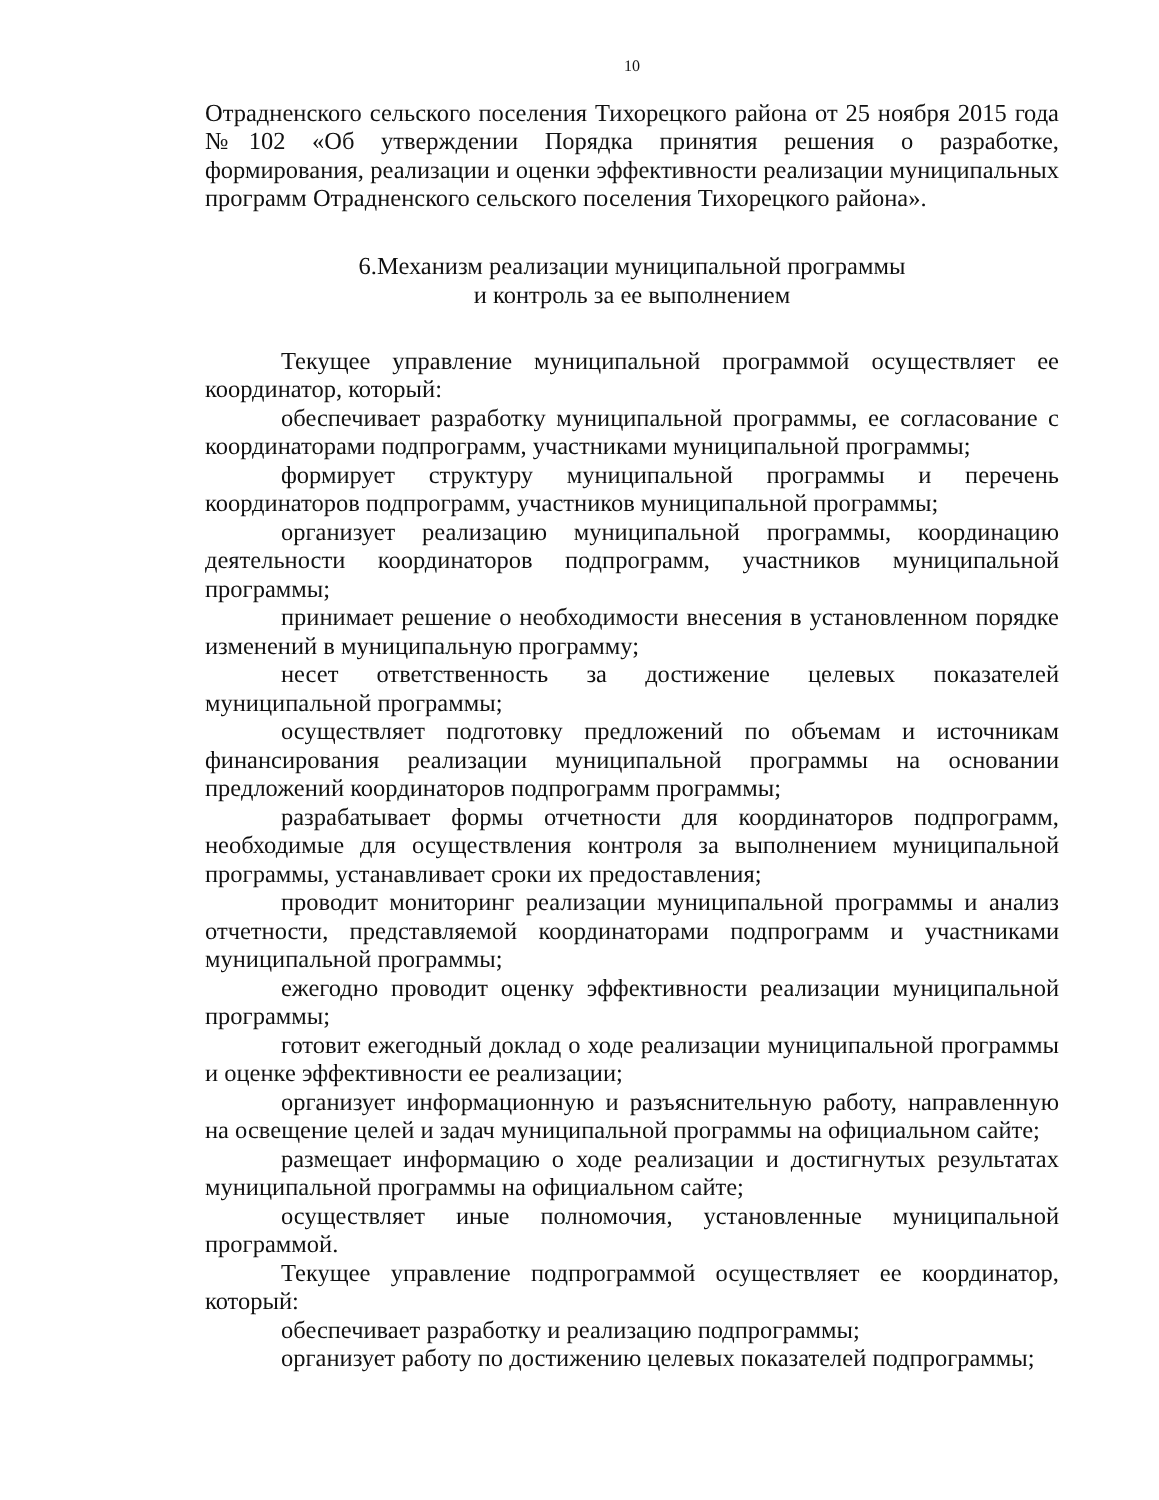10
Отрадненского сельского поселения Тихорецкого района от 25 ноября 2015 года №102 «Об утверждении Порядка принятия решения о разработке, формирования, реализации и оценки эффективности реализации муниципальных программ Отрадненского сельского поселения Тихорецкого района».
6.Механизм реализации муниципальной программы
и контроль за ее выполнением
Текущее управление муниципальной программой осуществляет ее координатор, который:
обеспечивает разработку муниципальной программы, ее согласование с координаторами подпрограмм, участниками муниципальной программы;
формирует структуру муниципальной программы и перечень координаторов подпрограмм, участников муниципальной программы;
организует реализацию муниципальной программы, координацию деятельности координаторов подпрограмм, участников муниципальной программы;
принимает решение о необходимости внесения в установленном порядке изменений в муниципальную программу;
несет ответственность за достижение целевых показателей муниципальной программы;
осуществляет подготовку предложений по объемам и источникам финансирования реализации муниципальной программы на основании предложений координаторов подпрограмм программы;
разрабатывает формы отчетности для координаторов подпрограмм, необходимые для осуществления контроля за выполнением муниципальной программы, устанавливает сроки их предоставления;
проводит мониторинг реализации муниципальной программы и анализ отчетности, представляемой координаторами подпрограмм и участниками муниципальной программы;
ежегодно проводит оценку эффективности реализации муниципальной программы;
готовит ежегодный доклад о ходе реализации муниципальной программы и оценке эффективности ее реализации;
организует информационную и разъяснительную работу, направленную на освещение целей и задач муниципальной программы на официальном сайте;
размещает информацию о ходе реализации и достигнутых результатах муниципальной программы на официальном сайте;
осуществляет иные полномочия, установленные муниципальной программой.
Текущее управление подпрограммой осуществляет ее координатор, который:
обеспечивает разработку и реализацию подпрограммы;
организует работу по достижению целевых показателей подпрограммы;